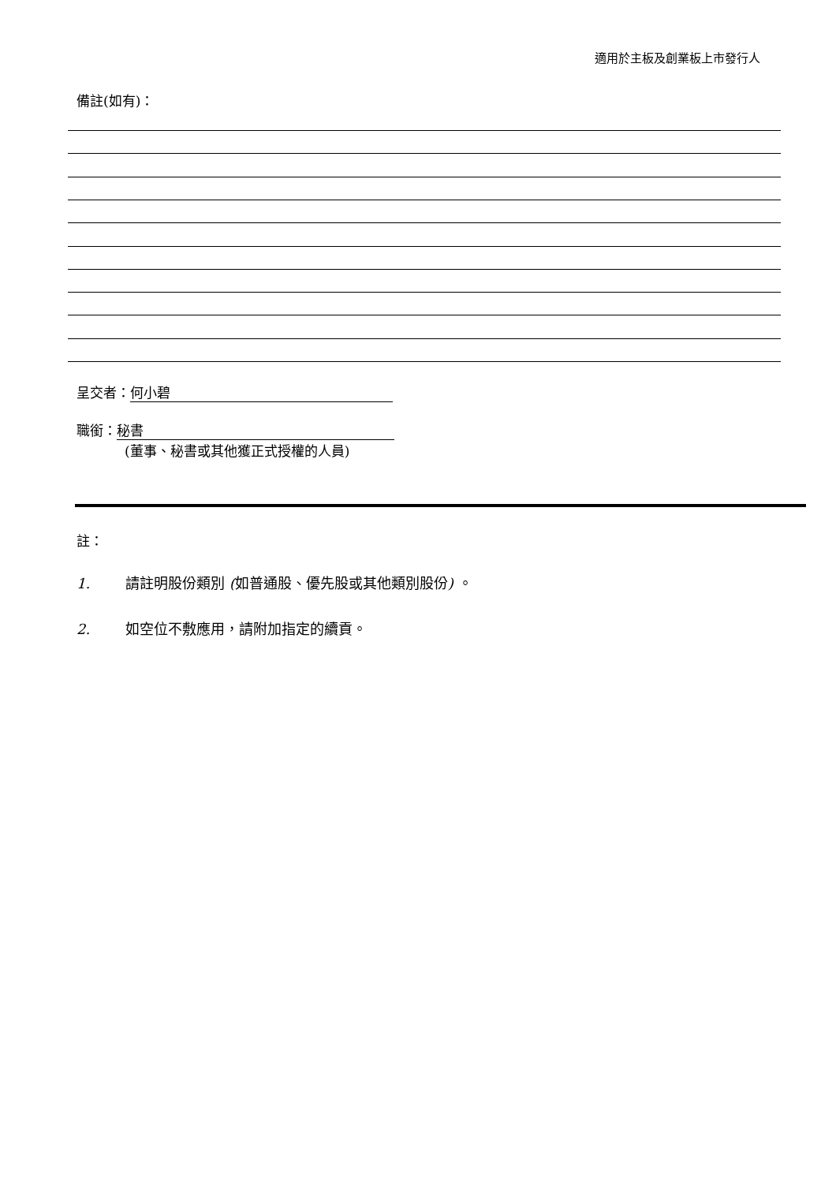適用於主板及創業板上市發行人
備註(如有)：
呈交者： 何小碧
職銜： 秘書
(董事、秘書或其他獲正式授權的人員)
註：
1. 請註明股份類別 (如普通股、優先股或其他類別股份) 。
2. 如空位不敷應用，請附加指定的續貢。